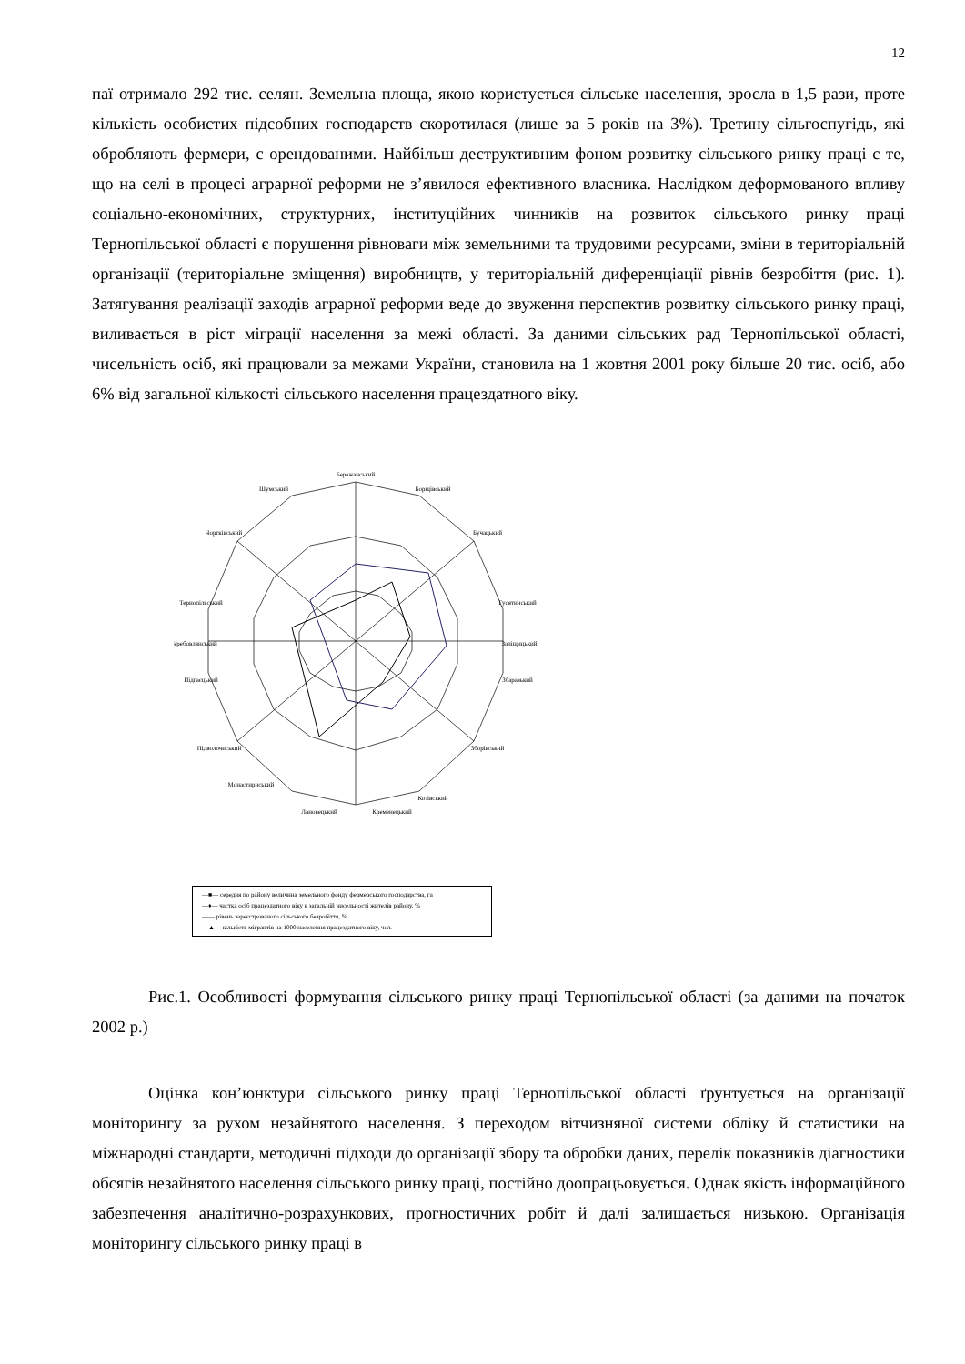12
паї отримало 292 тис. селян. Земельна площа, якою користується сільське населення, зросла в 1,5 рази, проте кількість особистих підсобних господарств скоротилася (лише за 5 років на 3%). Третину сільгоспугідь, які обробляють фермери, є орендованими. Найбільш деструктивним фоном розвитку сільського ринку праці є те, що на селі в процесі аграрної реформи не з’явилося ефективного власника. Наслідком деформованого впливу соціально-економічних, структурних, інституційних чинників на розвиток сільського ринку праці Тернопільської області є порушення рівноваги між земельними та трудовими ресурсами, зміни в територіальній організації (територіальне зміщення) виробництв, у територіальній диференціації рівнів безробіття (рис. 1). Затягування реалізації заходів аграрної реформи веде до звуження перспектив розвитку сільського ринку праці, виливається в ріст міграції населення за межі області. За даними сільських рад Тернопільської області, чисельність осіб, які працювали за межами України, становила на 1 жовтня 2001 року більше 20 тис. осіб, або 6% від загальної кількості сільського населення працездатного віку.
Бережанський
Борщівський
Бучацький
Гусятинський
Заліщицький
Збаразький
Зборівський
Козівський
Кременецький
Лановецький
Монастириський
Підволочиський
Підгаєцький
Теребовлянський
Тернопільський
Чортківський
Шумський
—■— середня по району величина земельного фонду фермерського господарства, га
—♦— частка осіб працездатного віку в загальній чисельності жителів району, %
—— рівень зареєстрованого сільського безробіття, %
—▲— кількість мігрантів на 1000 населення працездатного віку, чол.
Рис.1. Особливості формування сільського ринку праці Тернопільської області (за даними на початок 2002 р.)
Оцінка кон’юнктури сільського ринку праці Тернопільської області ґрунтується на організації моніторингу за рухом незайнятого населення. З переходом вітчизняної системи обліку й статистики на міжнародні стандарти, методичні підходи до організації збору та обробки даних, перелік показників діагностики обсягів незайнятого населення сільського ринку праці, постійно доопрацьовується. Однак якість інформаційного забезпечення аналітично-розрахункових, прогностичних робіт й далі залишається низькою. Організація моніторингу сільського ринку праці в